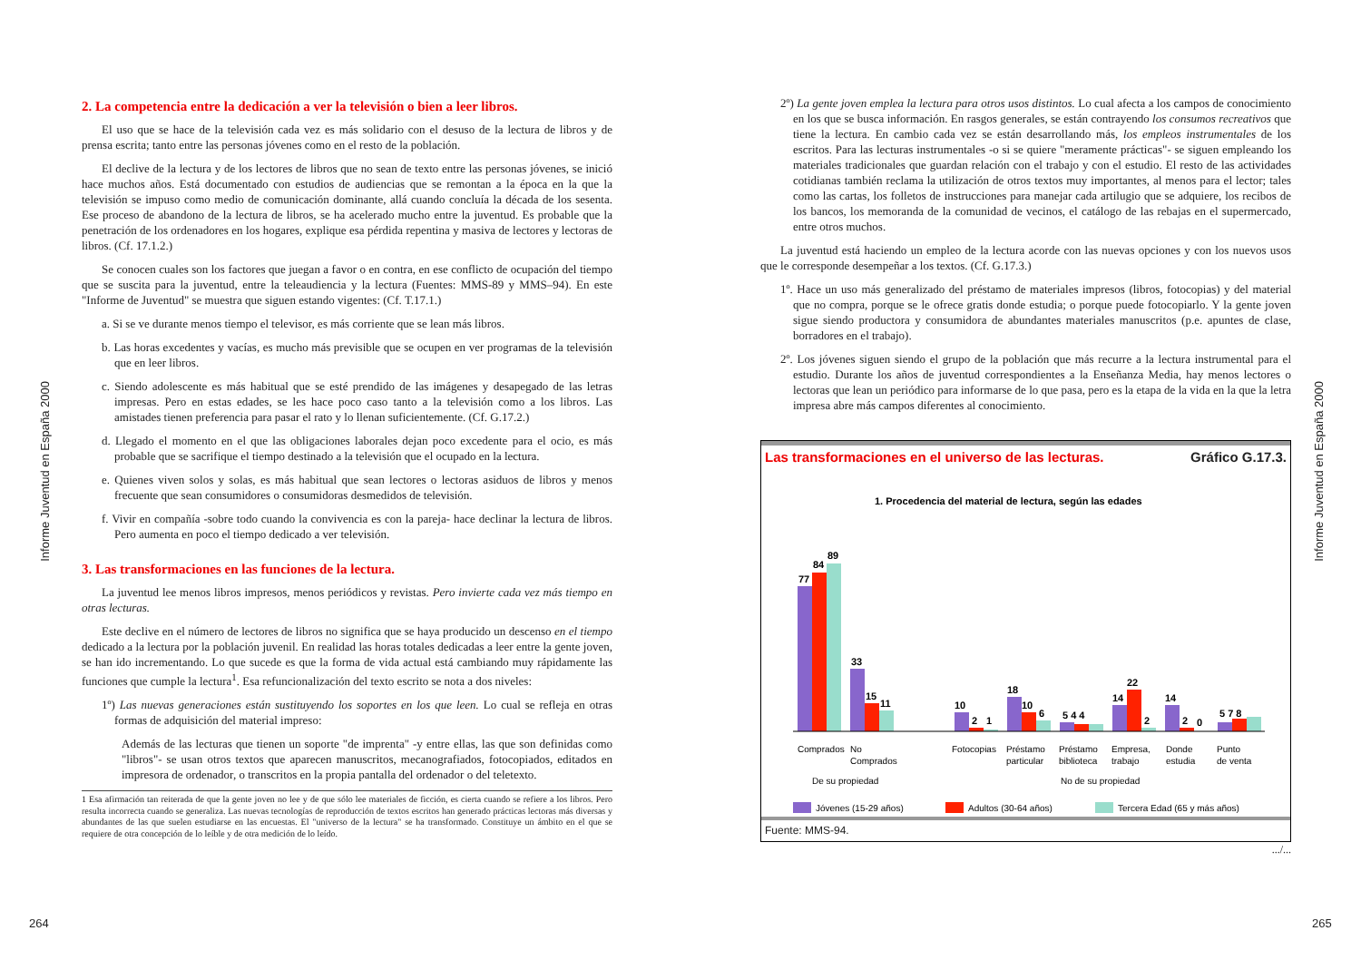Informe Juventud en España 2000
2. La competencia entre la dedicación a ver la televisión o bien a leer libros.
El uso que se hace de la televisión cada vez es más solidario con el desuso de la lectura de libros y de prensa escrita; tanto entre las personas jóvenes como en el resto de la población.
El declive de la lectura y de los lectores de libros que no sean de texto entre las personas jóvenes, se inició hace muchos años. Está documentado con estudios de audiencias que se remontan a la época en la que la televisión se impuso como medio de comunicación dominante, allá cuando concluía la década de los sesenta. Ese proceso de abandono de la lectura de libros, se ha acelerado mucho entre la juventud. Es probable que la penetración de los ordenadores en los hogares, explique esa pérdida repentina y masiva de lectores y lectoras de libros. (Cf. 17.1.2.)
Se conocen cuales son los factores que juegan a favor o en contra, en ese conflicto de ocupación del tiempo que se suscita para la juventud, entre la teleaudiencia y la lectura (Fuentes: MMS-89 y MMS–94). En este "Informe de Juventud" se muestra que siguen estando vigentes: (Cf. T.17.1.)
a. Si se ve durante menos tiempo el televisor, es más corriente que se lean más libros.
b. Las horas excedentes y vacías, es mucho más previsible que se ocupen en ver programas de la televisión que en leer libros.
c. Siendo adolescente es más habitual que se esté prendido de las imágenes y desapegado de las letras impresas. Pero en estas edades, se les hace poco caso tanto a la televisión como a los libros. Las amistades tienen preferencia para pasar el rato y lo llenan suficientemente. (Cf. G.17.2.)
d. Llegado el momento en el que las obligaciones laborales dejan poco excedente para el ocio, es más probable que se sacrifique el tiempo destinado a la televisión que el ocupado en la lectura.
e. Quienes viven solos y solas, es más habitual que sean lectores o lectoras asiduos de libros y menos frecuente que sean consumidores o consumidoras desmedidos de televisión.
f. Vivir en compañía -sobre todo cuando la convivencia es con la pareja- hace declinar la lectura de libros. Pero aumenta en poco el tiempo dedicado a ver televisión.
3. Las transformaciones en las funciones de la lectura.
La juventud lee menos libros impresos, menos periódicos y revistas. Pero invierte cada vez más tiempo en otras lecturas.
Este declive en el número de lectores de libros no significa que se haya producido un descenso en el tiempo dedicado a la lectura por la población juvenil. En realidad las horas totales dedicadas a leer entre la gente joven, se han ido incrementando. Lo que sucede es que la forma de vida actual está cambiando muy rápidamente las funciones que cumple la lectura<sup>1</sup>. Esa refuncionalización del texto escrito se nota a dos niveles:
1º) Las nuevas generaciones están sustituyendo los soportes en los que leen. Lo cual se refleja en otras formas de adquisición del material impreso:
Además de las lecturas que tienen un soporte "de imprenta" -y entre ellas, las que son definidas como "libros"- se usan otros textos que aparecen manuscritos, mecanografiados, fotocopiados, editados en impresora de ordenador, o transcritos en la propia pantalla del ordenador o del teletexto.
1 Esa afirmación tan reiterada de que la gente joven no lee y de que sólo lee materiales de ficción, es cierta cuando se refiere a los libros. Pero resulta incorrecta cuando se generaliza. Las nuevas tecnologías de reproducción de textos escritos han generado prácticas lectoras más diversas y abundantes de las que suelen estudiarse en las encuestas. El "universo de la lectura" se ha transformado. Constituye un ámbito en el que se requiere de otra concepción de lo leíble y de otra medición de lo leído.
264
2º) La gente joven emplea la lectura para otros usos distintos. Lo cual afecta a los campos de conocimiento en los que se busca información. En rasgos generales, se están contrayendo los consumos recreativos que tiene la lectura. En cambio cada vez se están desarrollando más, los empleos instrumentales de los escritos. Para las lecturas instrumentales -o si se quiere "meramente prácticas"- se siguen empleando los materiales tradicionales que guardan relación con el trabajo y con el estudio. El resto de las actividades cotidianas también reclama la utilización de otros textos muy importantes, al menos para el lector; tales como las cartas, los folletos de instrucciones para manejar cada artilugio que se adquiere, los recibos de los bancos, los memoranda de la comunidad de vecinos, el catálogo de las rebajas en el supermercado, entre otros muchos.
La juventud está haciendo un empleo de la lectura acorde con las nuevas opciones y con los nuevos usos que le corresponde desempeñar a los textos. (Cf. G.17.3.)
1º. Hace un uso más generalizado del préstamo de materiales impresos (libros, fotocopias) y del material que no compra, porque se le ofrece gratis donde estudia; o porque puede fotocopiarlo. Y la gente joven sigue siendo productora y consumidora de abundantes materiales manuscritos (p.e. apuntes de clase, borradores en el trabajo).
2º. Los jóvenes siguen siendo el grupo de la población que más recurre a la lectura instrumental para el estudio. Durante los años de juventud correspondientes a la Enseñanza Media, hay menos lectores o lectoras que lean un periódico para informarse de lo que pasa, pero es la etapa de la vida en la que la letra impresa abre más campos diferentes al conocimiento.
Las transformaciones en el universo de las lecturas. Gráfico G.17.3.
1. Procedencia del material de lectura, según las edades
77
84
89
33
15
11
10
2
1
18
10
6
5 4 4
14
22
2
14
2
0
5 7 8
Comprados
No
Comprados
Fotocopias
Préstamo
particular
Préstamo
biblioteca
Empresa,
trabajo
Donde
estudia
Punto
de venta
De su propiedad
No de su propiedad
Jóvenes (15-29 años)
Adultos (30-64 años)
Tercera Edad (65 y más años)
Fuente: MMS-94.
.../...
Informe Juventud en España 2000
265